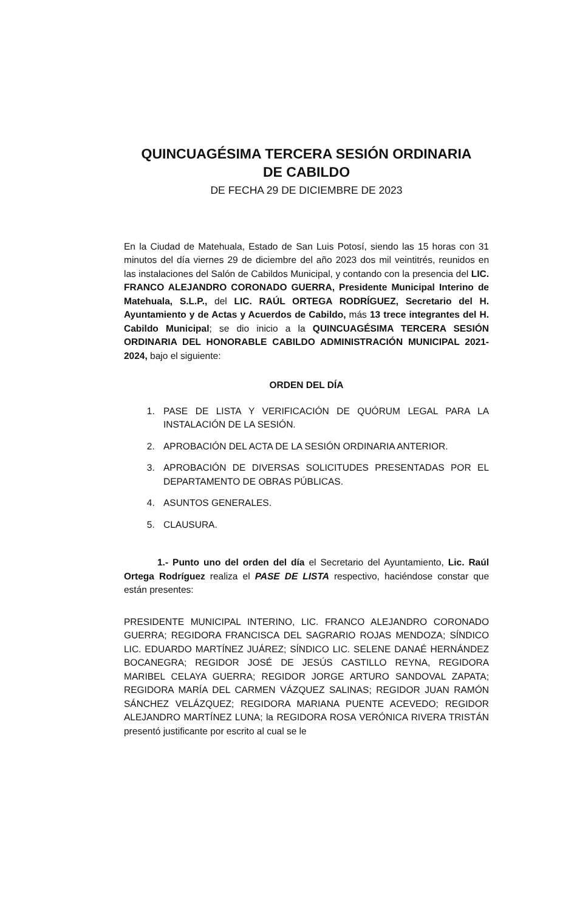QUINCUAGÉSIMA TERCERA SESIÓN ORDINARIA
DE CABILDO
DE FECHA 29 DE DICIEMBRE DE 2023
En la Ciudad de Matehuala, Estado de San Luis Potosí, siendo las 15 horas con 31 minutos del día viernes 29 de diciembre del año 2023 dos mil veintitrés, reunidos en las instalaciones del Salón de Cabildos Municipal, y contando con la presencia del LIC. FRANCO ALEJANDRO CORONADO GUERRA, Presidente Municipal Interino de Matehuala, S.L.P., del LIC. RAÚL ORTEGA RODRÍGUEZ, Secretario del H. Ayuntamiento y de Actas y Acuerdos de Cabildo, más 13 trece integrantes del H. Cabildo Municipal; se dio inicio a la QUINCUAGÉSIMA TERCERA SESIÓN ORDINARIA DEL HONORABLE CABILDO ADMINISTRACIÓN MUNICIPAL 2021-2024, bajo el siguiente:
ORDEN DEL DÍA
1. PASE DE LISTA Y VERIFICACIÓN DE QUÓRUM LEGAL PARA LA INSTALACIÓN DE LA SESIÓN.
2. APROBACIÓN DEL ACTA DE LA SESIÓN ORDINARIA ANTERIOR.
3. APROBACIÓN DE DIVERSAS SOLICITUDES PRESENTADAS POR EL DEPARTAMENTO DE OBRAS PÚBLICAS.
4. ASUNTOS GENERALES.
5. CLAUSURA.
1.- Punto uno del orden del día el Secretario del Ayuntamiento, Lic. Raúl Ortega Rodríguez realiza el PASE DE LISTA respectivo, haciéndose constar que están presentes:
PRESIDENTE MUNICIPAL INTERINO, LIC. FRANCO ALEJANDRO CORONADO GUERRA; REGIDORA FRANCISCA DEL SAGRARIO ROJAS MENDOZA; SÍNDICO LIC. EDUARDO MARTÍNEZ JUÁREZ; SÍNDICO LIC. SELENE DANAÉ HERNÁNDEZ BOCANEGRA; REGIDOR JOSÉ DE JESÚS CASTILLO REYNA, REGIDORA MARIBEL CELAYA GUERRA; REGIDOR JORGE ARTURO SANDOVAL ZAPATA; REGIDORA MARÍA DEL CARMEN VÁZQUEZ SALINAS; REGIDOR JUAN RAMÓN SÁNCHEZ VELÁZQUEZ; REGIDORA MARIANA PUENTE ACEVEDO; REGIDOR ALEJANDRO MARTÍNEZ LUNA; la REGIDORA ROSA VERÓNICA RIVERA TRISTÁN presentó justificante por escrito al cual se le